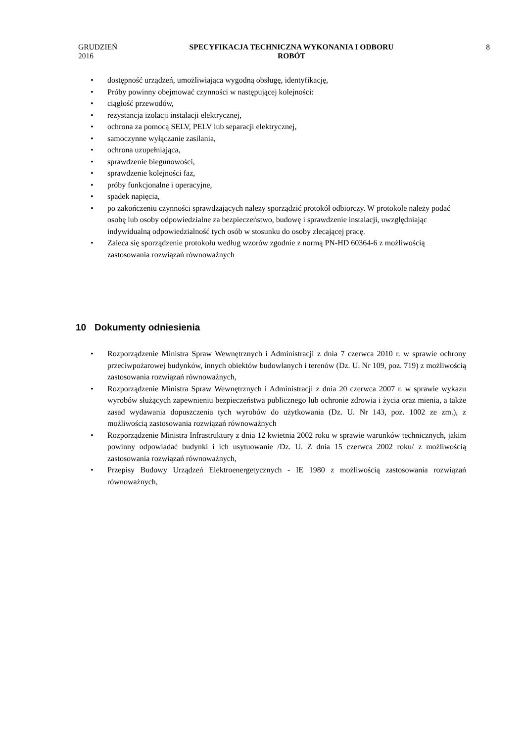GRUDZIEŃ 2016
SPECYFIKACJA TECHNICZNA WYKONANIA I ODBORU
ROBÓT
8
dostępność urządzeń, umożliwiająca wygodną obsługę, identyfikację,
Próby powinny obejmować czynności w następującej kolejności:
ciągłość przewodów,
rezystancja izolacji instalacji elektrycznej,
ochrona za pomocą SELV, PELV lub separacji elektrycznej,
samoczynne wyłączanie zasilania,
ochrona uzupełniająca,
sprawdzenie biegunowości,
sprawdzenie kolejności faz,
próby funkcjonalne i operacyjne,
spadek napięcia,
po zakończeniu czynności sprawdzających należy sporządzić protokół odbiorczy. W protokole należy podać osobę lub osoby odpowiedzialne za bezpieczeństwo, budowę i sprawdzenie instalacji, uwzględniając indywidualną odpowiedzialność tych osób w stosunku do osoby zlecającej pracę.
Zaleca się sporządzenie protokołu według wzorów zgodnie z normą PN-HD 60364-6 z możliwością zastosowania rozwiązań równoważnych
10 Dokumenty odniesienia
Rozporządzenie Ministra Spraw Wewnętrznych i Administracji z dnia 7 czerwca 2010 r. w sprawie ochrony przeciwpożarowej budynków, innych obiektów budowlanych i terenów (Dz. U. Nr 109, poz. 719) z możliwością zastosowania rozwiązań równoważnych,
Rozporządzenie Ministra Spraw Wewnętrznych i Administracji z dnia 20 czerwca 2007 r. w sprawie wykazu wyrobów służących zapewnieniu bezpieczeństwa publicznego lub ochronie zdrowia i życia oraz mienia, a także zasad wydawania dopuszczenia tych wyrobów do użytkowania (Dz. U. Nr 143, poz. 1002 ze zm.), z możliwością zastosowania rozwiązań równoważnych
Rozporządzenie Ministra Infrastruktury z dnia 12 kwietnia 2002 roku w sprawie warunków technicznych, jakim powinny odpowiadać budynki i ich usytuowanie /Dz. U. Z dnia 15 czerwca 2002 roku/ z możliwością zastosowania rozwiązań równoważnych,
Przepisy Budowy Urządzeń Elektroenergetycznych - IE 1980 z możliwością zastosowania rozwiązań równoważnych,